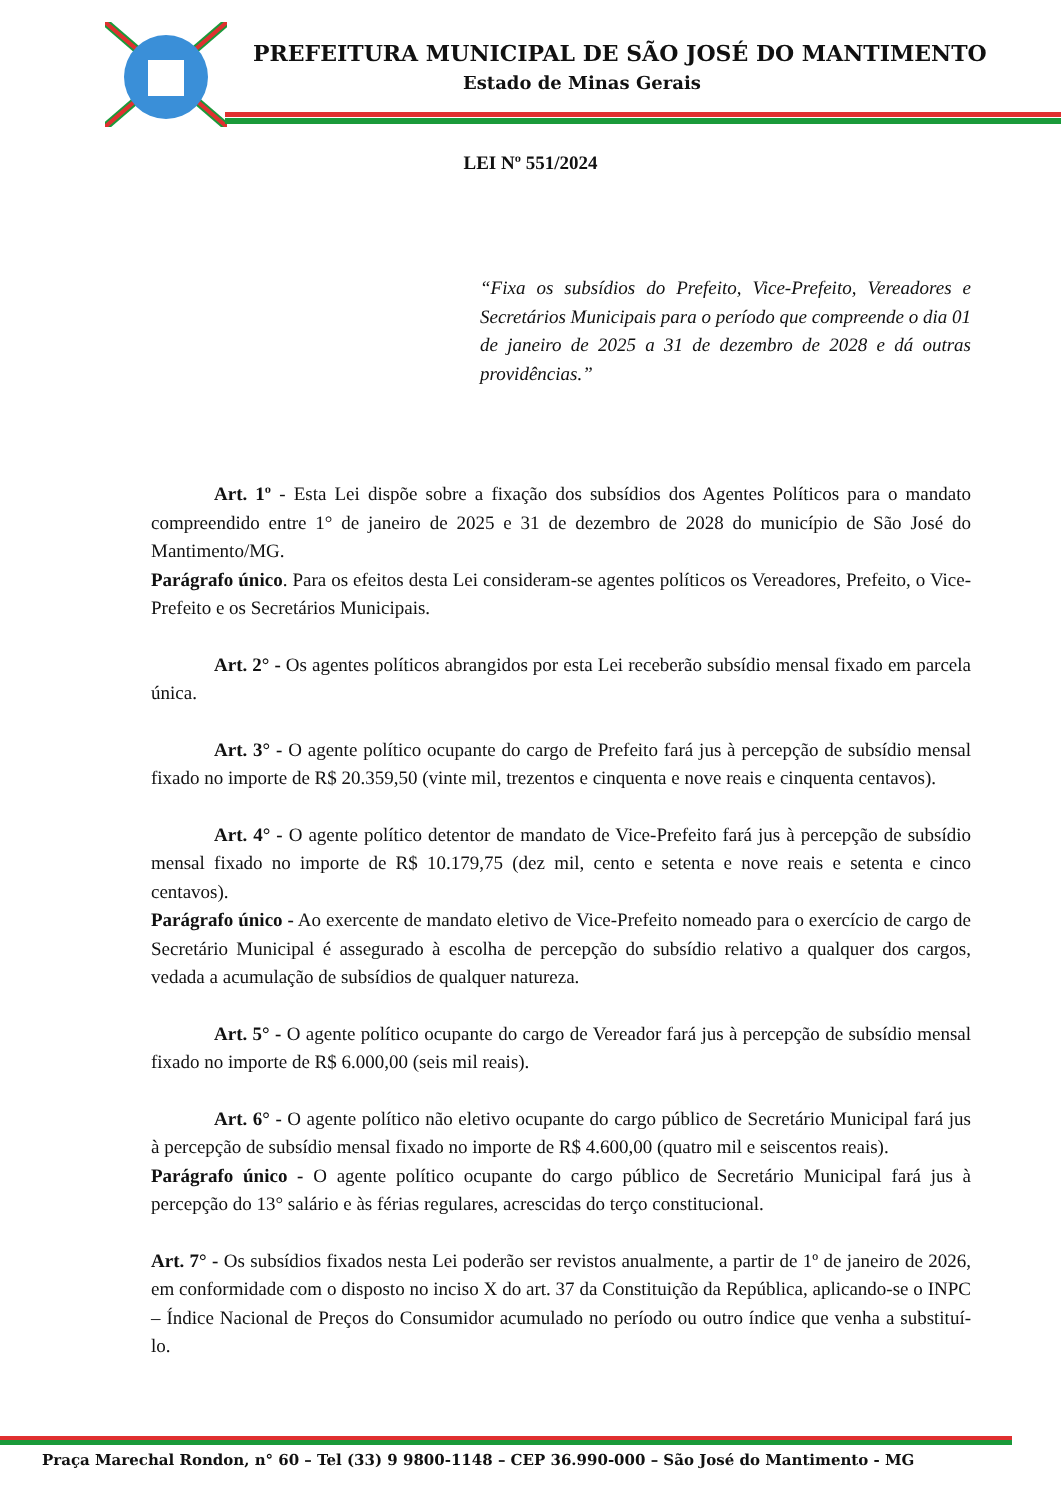PREFEITURA MUNICIPAL DE SÃO JOSÉ DO MANTIMENTO
Estado de Minas Gerais
LEI Nº 551/2024
“Fixa os subsídios do Prefeito, Vice-Prefeito, Vereadores e Secretários Municipais para o período que compreende o dia 01 de janeiro de 2025 a 31 de dezembro de 2028 e dá outras providências.”
Art. 1º - Esta Lei dispõe sobre a fixação dos subsídios dos Agentes Políticos para o mandato compreendido entre 1° de janeiro de 2025 e 31 de dezembro de 2028 do município de São José do Mantimento/MG.
Parágrafo único. Para os efeitos desta Lei consideram-se agentes políticos os Vereadores, Prefeito, o Vice-Prefeito e os Secretários Municipais.
Art. 2° - Os agentes políticos abrangidos por esta Lei receberão subsídio mensal fixado em parcela única.
Art. 3° - O agente político ocupante do cargo de Prefeito fará jus à percepção de subsídio mensal fixado no importe de R$ 20.359,50 (vinte mil, trezentos e cinquenta e nove reais e cinquenta centavos).
Art. 4° - O agente político detentor de mandato de Vice-Prefeito fará jus à percepção de subsídio mensal fixado no importe de R$ 10.179,75 (dez mil, cento e setenta e nove reais e setenta e cinco centavos).
Parágrafo único - Ao exercente de mandato eletivo de Vice-Prefeito nomeado para o exercício de cargo de Secretário Municipal é assegurado à escolha de percepção do subsídio relativo a qualquer dos cargos, vedada a acumulação de subsídios de qualquer natureza.
Art. 5° - O agente político ocupante do cargo de Vereador fará jus à percepção de subsídio mensal fixado no importe de R$ 6.000,00 (seis mil reais).
Art. 6° - O agente político não eletivo ocupante do cargo público de Secretário Municipal fará jus à percepção de subsídio mensal fixado no importe de R$ 4.600,00 (quatro mil e seiscentos reais).
Parágrafo único - O agente político ocupante do cargo público de Secretário Municipal fará jus à percepção do 13° salário e às férias regulares, acrescidas do terço constitucional.
Art. 7° - Os subsídios fixados nesta Lei poderão ser revistos anualmente, a partir de 1º de janeiro de 2026, em conformidade com o disposto no inciso X do art. 37 da Constituição da República, aplicando-se o INPC – Índice Nacional de Preços do Consumidor acumulado no período ou outro índice que venha a substituí-lo.
Praça Marechal Rondon, n° 60 – Tel (33) 9 9800-1148 – CEP 36.990-000 – São José do Mantimento - MG